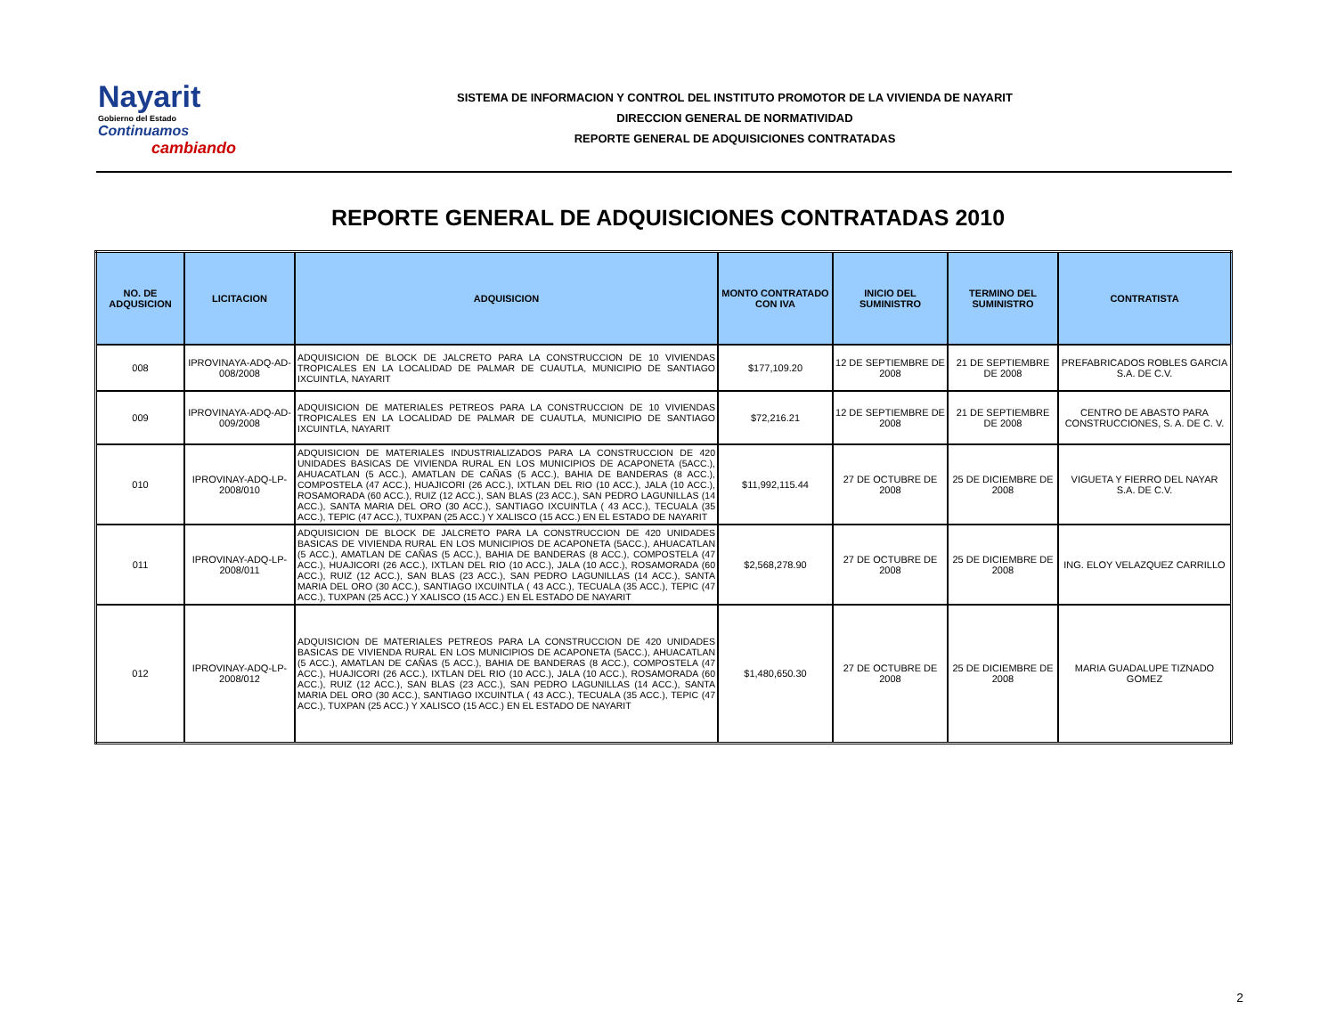Nayarit
Gobierno del Estado
Continuamos
cambiando
SISTEMA DE INFORMACION Y CONTROL DEL INSTITUTO PROMOTOR DE LA VIVIENDA DE NAYARIT
DIRECCION GENERAL DE NORMATIVIDAD
REPORTE GENERAL DE ADQUISICIONES CONTRATADAS
REPORTE GENERAL DE ADQUISICIONES CONTRATADAS 2010
| NO. DE ADQUSICION | LICITACION | ADQUISICION | MONTO CONTRATADO CON IVA | INICIO DEL SUMINISTRO | TERMINO DEL SUMINISTRO | CONTRATISTA |
| --- | --- | --- | --- | --- | --- | --- |
| 008 | IPROVINAYA-ADQ-AD-008/2008 | ADQUISICION DE BLOCK DE JALCRETO PARA LA CONSTRUCCION DE 10 VIVIENDAS TROPICALES EN LA LOCALIDAD DE PALMAR DE CUAUTLA, MUNICIPIO DE SANTIAGO IXCUINTLA, NAYARIT | $177,109.20 | 12 DE SEPTIEMBRE DE 2008 | 21 DE SEPTIEMBRE DE 2008 | PREFABRICADOS ROBLES GARCIA S.A. DE C.V. |
| 009 | IPROVINAYA-ADQ-AD-009/2008 | ADQUISICION DE MATERIALES PETREOS PARA LA CONSTRUCCION DE 10 VIVIENDAS TROPICALES EN LA LOCALIDAD DE PALMAR DE CUAUTLA, MUNICIPIO DE SANTIAGO IXCUINTLA, NAYARIT | $72,216.21 | 12 DE SEPTIEMBRE DE 2008 | 21 DE SEPTIEMBRE DE 2008 | CENTRO DE ABASTO PARA CONSTRUCCIONES, S. A. DE C. V. |
| 010 | IPROVINAY-ADQ-LP-2008/010 | ADQUISICION DE MATERIALES INDUSTRIALIZADOS PARA LA CONSTRUCCION DE 420 UNIDADES BASICAS DE VIVIENDA RURAL EN LOS MUNICIPIOS DE ACAPONETA (5ACC.), AHUACATLAN (5 ACC.), AMATLAN DE CAÑAS (5 ACC.), BAHIA DE BANDERAS (8 ACC.), COMPOSTELA (47 ACC.), HUAJICORI (26 ACC.), IXTLAN DEL RIO (10 ACC.), JALA (10 ACC.), ROSAMORADA (60 ACC.), RUIZ (12 ACC.), SAN BLAS (23 ACC.), SAN PEDRO LAGUNILLAS (14 ACC.), SANTA MARIA DEL ORO (30 ACC.), SANTIAGO IXCUINTLA ( 43 ACC.), TECUALA (35 ACC.), TEPIC (47 ACC.), TUXPAN (25 ACC.) Y XALISCO (15 ACC.) EN EL ESTADO DE NAYARIT | $11,992,115.44 | 27 DE OCTUBRE DE 2008 | 25 DE DICIEMBRE DE 2008 | VIGUETA Y FIERRO DEL NAYAR S.A. DE C.V. |
| 011 | IPROVINAY-ADQ-LP-2008/011 | ADQUISICION DE BLOCK DE JALCRETO PARA LA CONSTRUCCION DE 420 UNIDADES BASICAS DE VIVIENDA RURAL EN LOS MUNICIPIOS DE ACAPONETA (5ACC.), AHUACATLAN (5 ACC.), AMATLAN DE CAÑAS (5 ACC.), BAHIA DE BANDERAS (8 ACC.), COMPOSTELA (47 ACC.), HUAJICORI (26 ACC.), IXTLAN DEL RIO (10 ACC.), JALA (10 ACC.), ROSAMORADA (60 ACC.), RUIZ (12 ACC.), SAN BLAS (23 ACC.), SAN PEDRO LAGUNILLAS (14 ACC.), SANTA MARIA DEL ORO (30 ACC.), SANTIAGO IXCUINTLA ( 43 ACC.), TECUALA (35 ACC.), TEPIC (47 ACC.), TUXPAN (25 ACC.) Y XALISCO (15 ACC.) EN EL ESTADO DE NAYARIT | $2,568,278.90 | 27 DE OCTUBRE DE 2008 | 25 DE DICIEMBRE DE 2008 | ING. ELOY VELAZQUEZ CARRILLO |
| 012 | IPROVINAY-ADQ-LP-2008/012 | ADQUISICION DE MATERIALES PETREOS PARA LA CONSTRUCCION DE 420 UNIDADES BASICAS DE VIVIENDA RURAL EN LOS MUNICIPIOS DE ACAPONETA (5ACC.), AHUACATLAN (5 ACC.), AMATLAN DE CAÑAS (5 ACC.), BAHIA DE BANDERAS (8 ACC.), COMPOSTELA (47 ACC.), HUAJICORI (26 ACC.), IXTLAN DEL RIO (10 ACC.), JALA (10 ACC.), ROSAMORADA (60 ACC.), RUIZ (12 ACC.), SAN BLAS (23 ACC.), SAN PEDRO LAGUNILLAS (14 ACC.), SANTA MARIA DEL ORO (30 ACC.), SANTIAGO IXCUINTLA ( 43 ACC.), TECUALA (35 ACC.), TEPIC (47 ACC.), TUXPAN (25 ACC.) Y XALISCO (15 ACC.) EN EL ESTADO DE NAYARIT | $1,480,650.30 | 27 DE OCTUBRE DE 2008 | 25 DE DICIEMBRE DE 2008 | MARIA GUADALUPE TIZNADO GOMEZ |
2